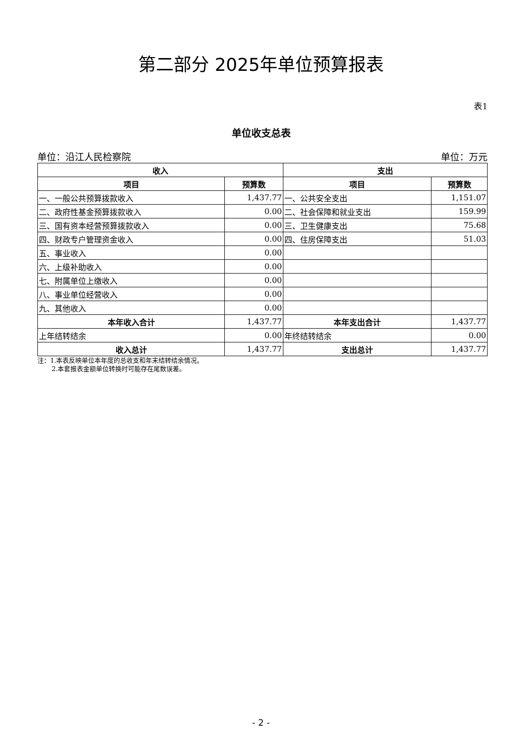第二部分 2025年单位预算报表
表1
单位收支总表
单位：沿江人民检察院 单位：万元
| 收入 | | 支出 | |
| --- | --- | --- | --- |
| 项目 | 预算数 | 项目 | 预算数 |
| 一、一般公共预算拨款收入 | 1,437.77 | 一、公共安全支出 | 1,151.07 |
| 二、政府性基金预算拨款收入 | 0.00 | 二、社会保障和就业支出 | 159.99 |
| 三、国有资本经营预算拨款收入 | 0.00 | 三、卫生健康支出 | 75.68 |
| 四、财政专户管理资金收入 | 0.00 | 四、住房保障支出 | 51.03 |
| 五、事业收入 | 0.00 | | |
| 六、上级补助收入 | 0.00 | | |
| 七、附属单位上缴收入 | 0.00 | | |
| 八、事业单位经营收入 | 0.00 | | |
| 九、其他收入 | 0.00 | | |
| 本年收入合计 | 1,437.77 | 本年支出合计 | 1,437.77 |
| 上年结转结余 | 0.00 | 年终结转结余 | 0.00 |
| 收入总计 | 1,437.77 | 支出总计 | 1,437.77 |
注：1.本表反映单位本年度的总收支和年末结转结余情况。
2.本套报表金额单位转换时可能存在尾数误差。
- 2 -